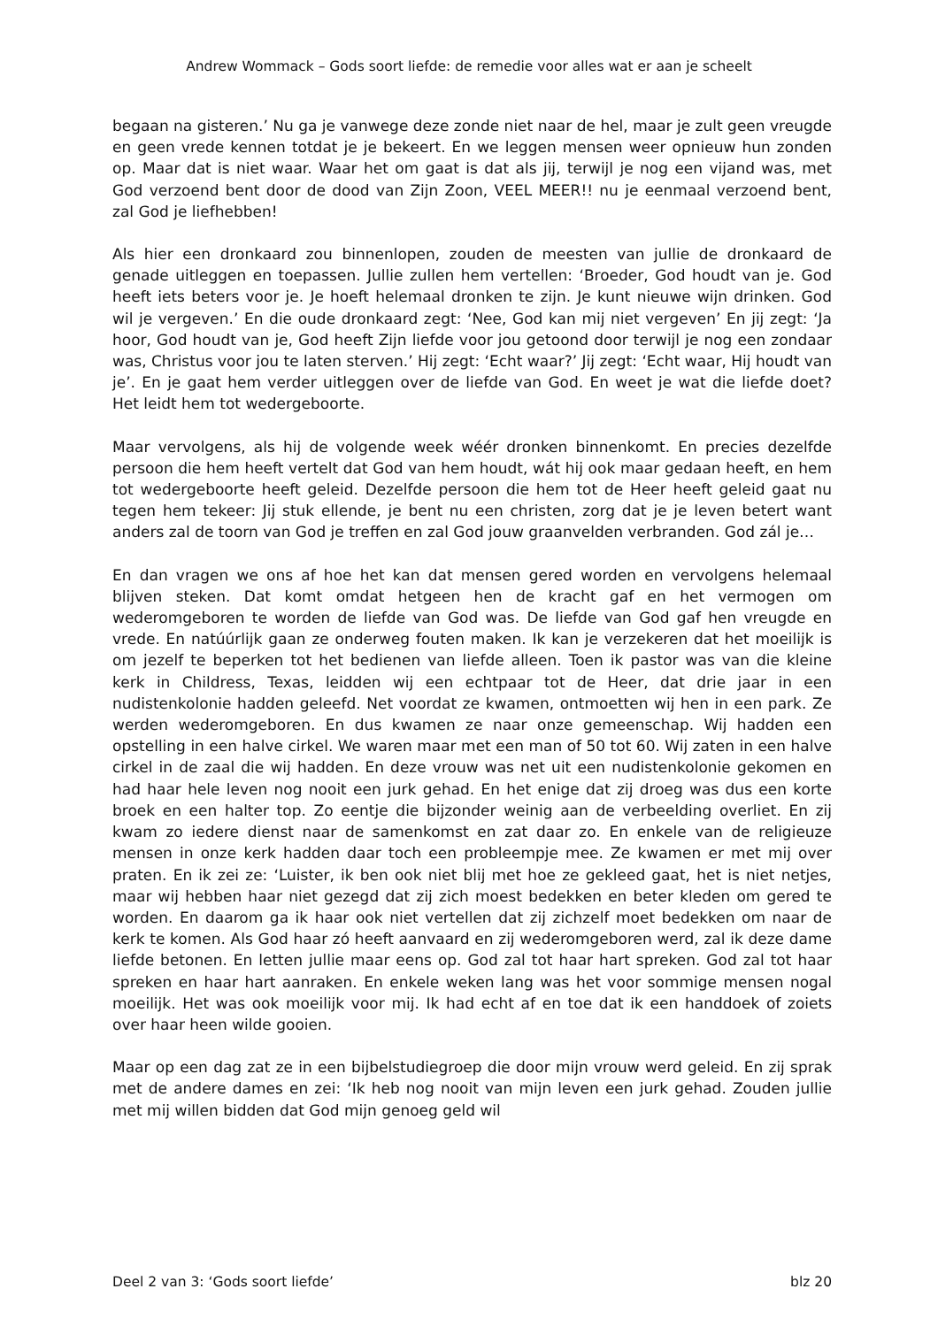Andrew Wommack – Gods soort liefde: de remedie voor alles wat er aan je scheelt
begaan na gisteren.’ Nu ga je vanwege deze zonde niet naar de hel, maar je zult geen vreugde en geen vrede kennen totdat je je bekeert. En we leggen mensen weer opnieuw hun zonden op. Maar dat is niet waar. Waar het om gaat is dat als jij, terwijl je nog een vijand was, met God verzoend bent door de dood van Zijn Zoon, VEEL MEER!! nu je eenmaal verzoend bent, zal God je liefhebben!
Als hier een dronkaard zou binnenlopen, zouden de meesten van jullie de dronkaard de genade uitleggen en toepassen. Jullie zullen hem vertellen: ‘Broeder, God houdt van je. God heeft iets beters voor je. Je hoeft helemaal dronken te zijn. Je kunt nieuwe wijn drinken. God wil je vergeven.’ En die oude dronkaard zegt: ‘Nee, God kan mij niet vergeven’ En jij zegt: ‘Ja hoor, God houdt van je, God heeft Zijn liefde voor jou getoond door terwijl je nog een zondaar was, Christus voor jou te laten sterven.’ Hij zegt: ‘Echt waar?’ Jij zegt: ‘Echt waar, Hij houdt van je’. En je gaat hem verder uitleggen over de liefde van God. En weet je wat die liefde doet? Het leidt hem tot wedergeboorte.
Maar vervolgens, als hij de volgende week wéér dronken binnenkomt. En precies dezelfde persoon die hem heeft vertelt dat God van hem houdt, wát hij ook maar gedaan heeft, en hem tot wedergeboorte heeft geleid. Dezelfde persoon die hem tot de Heer heeft geleid gaat nu tegen hem tekeer: Jij stuk ellende, je bent nu een christen, zorg dat je je leven betert want anders zal de toorn van God je treffen en zal God jouw graanvelden verbranden. God zál je…
En dan vragen we ons af hoe het kan dat mensen gered worden en vervolgens helemaal blijven steken. Dat komt omdat hetgeen hen de kracht gaf en het vermogen om wederomgeboren te worden de liefde van God was. De liefde van God gaf hen vreugde en vrede. En natúúrlijk gaan ze onderweg fouten maken. Ik kan je verzekeren dat het moeilijk is om jezelf te beperken tot het bedienen van liefde alleen. Toen ik pastor was van die kleine kerk in Childress, Texas, leidden wij een echtpaar tot de Heer, dat drie jaar in een nudistenkolonie hadden geleefd. Net voordat ze kwamen, ontmoetten wij hen in een park. Ze werden wederomgeboren. En dus kwamen ze naar onze gemeenschap. Wij hadden een opstelling in een halve cirkel. We waren maar met een man of 50 tot 60. Wij zaten in een halve cirkel in de zaal die wij hadden. En deze vrouw was net uit een nudistenkolonie gekomen en had haar hele leven nog nooit een jurk gehad. En het enige dat zij droeg was dus een korte broek en een halter top. Zo eentje die bijzonder weinig aan de verbeelding overliet. En zij kwam zo iedere dienst naar de samenkomst en zat daar zo. En enkele van de religieuze mensen in onze kerk hadden daar toch een probleempje mee. Ze kwamen er met mij over praten. En ik zei ze: ‘Luister, ik ben ook niet blij met hoe ze gekleed gaat, het is niet netjes, maar wij hebben haar niet gezegd dat zij zich moest bedekken en beter kleden om gered te worden. En daarom ga ik haar ook niet vertellen dat zij zichzelf moet bedekken om naar de kerk te komen. Als God haar zó heeft aanvaard en zij wederomgeboren werd, zal ik deze dame liefde betonen. En letten jullie maar eens op. God zal tot haar hart spreken. God zal tot haar spreken en haar hart aanraken. En enkele weken lang was het voor sommige mensen nogal moeilijk. Het was ook moeilijk voor mij. Ik had echt af en toe dat ik een handdoek of zoiets over haar heen wilde gooien.
Maar op een dag zat ze in een bijbelstudiegroep die door mijn vrouw werd geleid. En zij sprak met de andere dames en zei: ‘Ik heb nog nooit van mijn leven een jurk gehad. Zouden jullie met mij willen bidden dat God mijn genoeg geld wil
Deel 2 van 3: ‘Gods soort liefde’ blz 20